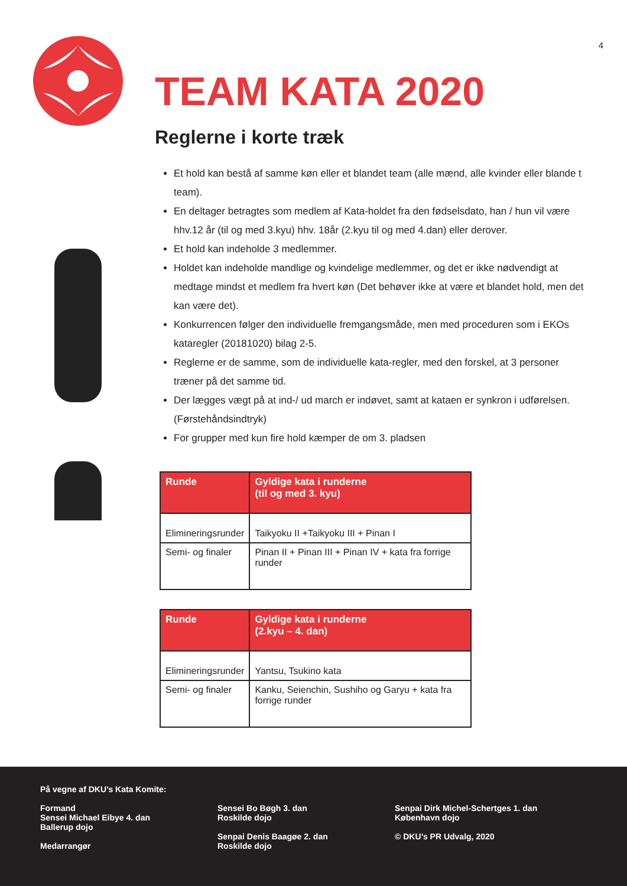4
TEAM KATA 2020
Reglerne i korte træk
Et hold kan bestå af samme køn eller et blandet team (alle mænd, alle kvinder eller blande t team).
En deltager betragtes som medlem af Kata-holdet fra den fødselsdato, han / hun vil være hhv.12 år (til og med 3.kyu) hhv. 18år (2.kyu til og med 4.dan) eller derover.
Et hold kan indeholde 3 medlemmer.
Holdet kan indeholde mandlige og kvindelige medlemmer, og det er ikke nødvendigt at medtage mindst et medlem fra hvert køn (Det behøver ikke at være et blandet hold, men det kan være det).
Konkurrencen følger den individuelle fremgangsmåde, men med proceduren som i EKOs kataregler (20181020) bilag 2-5.
Reglerne er de samme, som de individuelle kata-regler, med den forskel, at 3 personer træner på det samme tid.
Der lægges vægt på at ind-/ ud march er indøvet, samt at kataen er synkron i udførelsen. (Førstehåndsindtryk)
For grupper med kun fire hold kæmper de om 3. pladsen
| Runde | Gyldige kata i runderne (til og med 3. kyu) |
| --- | --- |
| Elimineringsrunder | Taikyoku II +Taikyoku III + Pinan I |
| Semi- og finaler | Pinan II + Pinan III + Pinan IV + kata fra forrige runder |
| Runde | Gyldige kata i runderne (2.kyu – 4. dan) |
| --- | --- |
| Elimineringsrunder | Yantsu, Tsukino kata |
| Semi- og finaler | Kanku, Seienchin, Sushiho og Garyu + kata fra forrige runder |
På vegne af DKU’s Kata Komite:
Formand
Sensei Michael Eibye 4. dan
Ballerup dojo
Medarrangør
Sensei Bo Bøgh 3. dan
Roskilde dojo
Senpai Denis Baagøe 2. dan
Roskilde dojo
Senpai Dirk Michel-Schertges 1. dan
København dojo
© DKU’s PR Udvalg, 2020